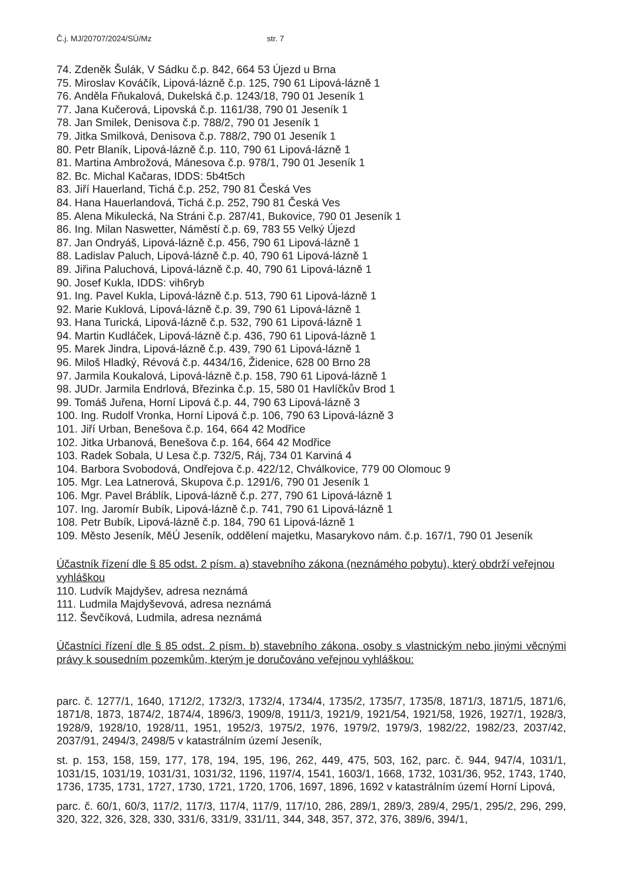Č.j. MJ/20707/2024/SÚ/Mz str. 7
74. Zdeněk Šulák, V Sádku č.p. 842, 664 53 Újezd u Brna
75. Miroslav Kováčík, Lipová-lázně č.p. 125, 790 61 Lipová-lázně 1
76. Anděla Fňukalová, Dukelská č.p. 1243/18, 790 01 Jeseník 1
77. Jana Kučerová, Lipovská č.p. 1161/38, 790 01 Jeseník 1
78. Jan Smilek, Denisova č.p. 788/2, 790 01 Jeseník 1
79. Jitka Smilková, Denisova č.p. 788/2, 790 01 Jeseník 1
80. Petr Blaník, Lipová-lázně č.p. 110, 790 61 Lipová-lázně 1
81. Martina Ambrožová, Mánesova č.p. 978/1, 790 01 Jeseník 1
82. Bc. Michal Kačaras, IDDS: 5b4t5ch
83. Jiří Hauerland, Tichá č.p. 252, 790 81 Česká Ves
84. Hana Hauerlandová, Tichá č.p. 252, 790 81 Česká Ves
85. Alena Mikulecká, Na Stráni č.p. 287/41, Bukovice, 790 01 Jeseník 1
86. Ing. Milan Naswetter, Náměstí č.p. 69, 783 55 Velký Újezd
87. Jan Ondryáš, Lipová-lázně č.p. 456, 790 61 Lipová-lázně 1
88. Ladislav Paluch, Lipová-lázně č.p. 40, 790 61 Lipová-lázně 1
89. Jiřina Paluchová, Lipová-lázně č.p. 40, 790 61 Lipová-lázně 1
90. Josef Kukla, IDDS: vih6ryb
91. Ing. Pavel Kukla, Lipová-lázně č.p. 513, 790 61 Lipová-lázně 1
92. Marie Kuklová, Lipová-lázně č.p. 39, 790 61 Lipová-lázně 1
93. Hana Turická, Lipová-lázně č.p. 532, 790 61 Lipová-lázně 1
94. Martin Kudláček, Lipová-lázně č.p. 436, 790 61 Lipová-lázně 1
95. Marek Jindra, Lipová-lázně č.p. 439, 790 61 Lipová-lázně 1
96. Miloš Hladký, Révová č.p. 4434/16, Židenice, 628 00 Brno 28
97. Jarmila Koukalová, Lipová-lázně č.p. 158, 790 61 Lipová-lázně 1
98. JUDr. Jarmila Endrlová, Březinka č.p. 15, 580 01 Havlíčkův Brod 1
99. Tomáš Juřena, Horní Lipová č.p. 44, 790 63 Lipová-lázně 3
100. Ing. Rudolf Vronka, Horní Lipová č.p. 106, 790 63 Lipová-lázně 3
101. Jiří Urban, Benešova č.p. 164, 664 42 Modřice
102. Jitka Urbanová, Benešova č.p. 164, 664 42 Modřice
103. Radek Sobala, U Lesa č.p. 732/5, Ráj, 734 01 Karviná 4
104. Barbora Svobodová, Ondřejova č.p. 422/12, Chválkovice, 779 00 Olomouc 9
105. Mgr. Lea Latnerová, Skupova č.p. 1291/6, 790 01 Jeseník 1
106. Mgr. Pavel Bráblík, Lipová-lázně č.p. 277, 790 61 Lipová-lázně 1
107. Ing. Jaromír Bubík, Lipová-lázně č.p. 741, 790 61 Lipová-lázně 1
108. Petr Bubík, Lipová-lázně č.p. 184, 790 61 Lipová-lázně 1
109. Město Jeseník, MěÚ Jeseník, oddělení majetku, Masarykovo nám. č.p. 167/1, 790 01 Jeseník
Účastník řízení dle § 85 odst. 2 písm. a) stavebního zákona (neznámého pobytu), který obdrží veřejnou vyhláškou
110. Ludvík Majdyšev, adresa neznámá
111. Ludmila Majdyševová, adresa neznámá
112. Ševčíková, Ludmila, adresa neznámá
Účastníci řízení dle § 85 odst. 2 písm. b) stavebního zákona, osoby s vlastnickým nebo jinými věcnými právy k sousedním pozemkům, kterým je doručováno veřejnou vyhláškou:
parc. č. 1277/1, 1640, 1712/2, 1732/3, 1732/4, 1734/4, 1735/2, 1735/7, 1735/8, 1871/3, 1871/5, 1871/6, 1871/8, 1873, 1874/2, 1874/4, 1896/3, 1909/8, 1911/3, 1921/9, 1921/54, 1921/58, 1926, 1927/1, 1928/3, 1928/9, 1928/10, 1928/11, 1951, 1952/3, 1975/2, 1976, 1979/2, 1979/3, 1982/22, 1982/23, 2037/42, 2037/91, 2494/3, 2498/5 v katastrálním území Jeseník,
st. p. 153, 158, 159, 177, 178, 194, 195, 196, 262, 449, 475, 503, 162, parc. č. 944, 947/4, 1031/1, 1031/15, 1031/19, 1031/31, 1031/32, 1196, 1197/4, 1541, 1603/1, 1668, 1732, 1031/36, 952, 1743, 1740, 1736, 1735, 1731, 1727, 1730, 1721, 1720, 1706, 1697, 1896, 1692 v katastrálním území Horní Lipová,
parc. č. 60/1, 60/3, 117/2, 117/3, 117/4, 117/9, 117/10, 286, 289/1, 289/3, 289/4, 295/1, 295/2, 296, 299, 320, 322, 326, 328, 330, 331/6, 331/9, 331/11, 344, 348, 357, 372, 376, 389/6, 394/1,